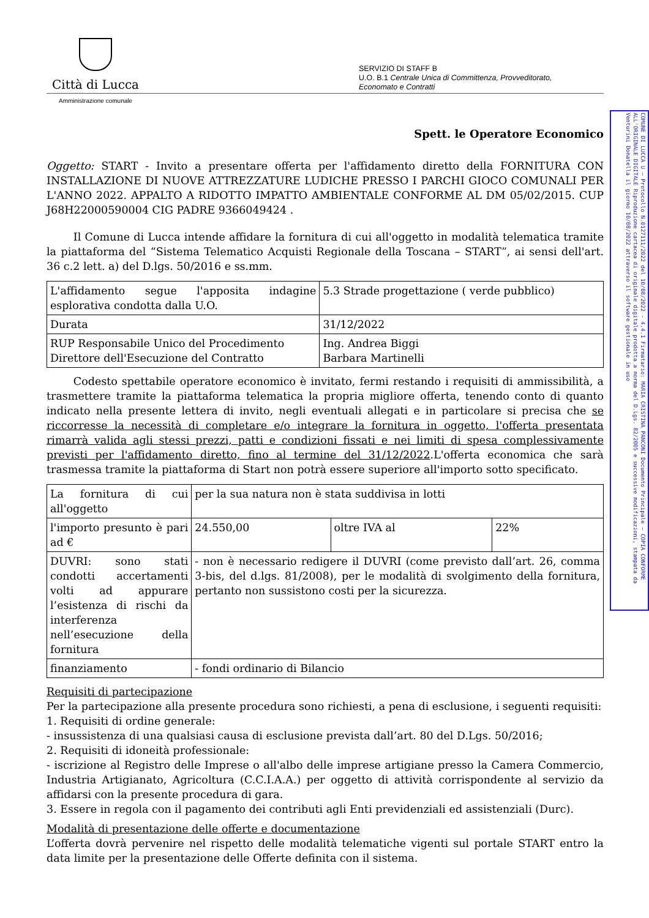COMUNE DI LUCCA U — Protocollo N.0127111/2022 del 10/08/2022 - 4.4.1 Firmatario: MARIA CRISTINA PANCONI Documento Principale — COPIA CONFORME ALL'ORIGINALE DIGITALE Riproduzione cartacea di originale digitale prodotta a norma del D.Lgs. 82/2005 e successive modificazioni, stampata da Venturini Donatella il giorno 10/08/2022 attraverso il software gestionale in uso
Città di Lucca
SERVIZIO DI STAFF B
U.O. B.1 Centrale Unica di Committenza, Provveditorato, Economato e Contratti
Amministrazione comunale
Spett. le Operatore Economico
Oggetto: START - Invito a presentare offerta per l'affidamento diretto della FORNITURA CON INSTALLAZIONE DI NUOVE ATTREZZATURE LUDICHE PRESSO I PARCHI GIOCO COMUNALI PER L'ANNO 2022. APPALTO A RIDOTTO IMPATTO AMBIENTALE CONFORME AL DM 05/02/2015. CUP J68H22000590004 CIG PADRE 9366049424 .
   Il Comune di Lucca intende affidare la fornitura di cui all'oggetto in modalità telematica tramite la piattaforma del “Sistema Telematico Acquisti Regionale della Toscana – START”, ai sensi dell'art. 36 c.2 lett. a) del D.lgs. 50/2016 e ss.mm.
| L'affidamento segue l'apposita indagine esplorativa condotta dalla U.O. | 5.3 Strade progettazione ( verde pubblico) |
| Durata | 31/12/2022 |
| RUP Responsabile Unico del Procedimento Direttore dell'Esecuzione del Contratto | Ing. Andrea Biggi Barbara Martinelli |
   Codesto spettabile operatore economico è invitato, fermi restando i requisiti di ammissibilità, a trasmettere tramite la piattaforma telematica la propria migliore offerta, tenendo conto di quanto indicato nella presente lettera di invito, negli eventuali allegati e in particolare si precisa che se riccorresse la necessità di completare e/o integrare la fornitura in oggetto, l'offerta presentata rimarrà valida agli stessi prezzi, patti e condizioni fissati e nei limiti di spesa complessivamente previsti per l'affidamento diretto, fino al termine del 31/12/2022.L'offerta economica che sarà trasmessa tramite la piattaforma di Start non potrà essere superiore all'importo sotto specificato.
| La fornitura di cui all'oggetto | per la sua natura non è stata suddivisa in lotti | | |
| l'importo presunto è pari ad € | 24.550,00 | oltre IVA al | 22% |
| DUVRI: sono stati condotti accertamenti volti ad appurare l’esistenza di rischi da interferenza nell’esecuzione della fornitura | - non è necessario redigere il DUVRI (come previsto dall’art. 26, comma 3-bis, del d.lgs. 81/2008), per le modalità di svolgimento della fornitura, pertanto non sussistono costi per la sicurezza. | | |
| finanziamento | - fondi ordinario di Bilancio | | |
Requisiti di partecipazione
Per la partecipazione alla presente procedura sono richiesti, a pena di esclusione, i seguenti requisiti:
1. Requisiti di ordine generale:
- insussistenza di una qualsiasi causa di esclusione prevista dall’art. 80 del D.Lgs. 50/2016;
2. Requisiti di idoneità professionale:
- iscrizione al Registro delle Imprese o all'albo delle imprese artigiane presso la Camera Commercio, Industria Artigianato, Agricoltura (C.C.I.A.A.) per oggetto di attività corrispondente al servizio da affidarsi con la presente procedura di gara.
3. Essere in regola con il pagamento dei contributi agli Enti previdenziali ed assistenziali (Durc).
Modalità di presentazione delle offerte e documentazione
L’offerta dovrà pervenire nel rispetto delle modalità telematiche vigenti sul portale START entro la data limite per la presentazione delle Offerte definita con il sistema.